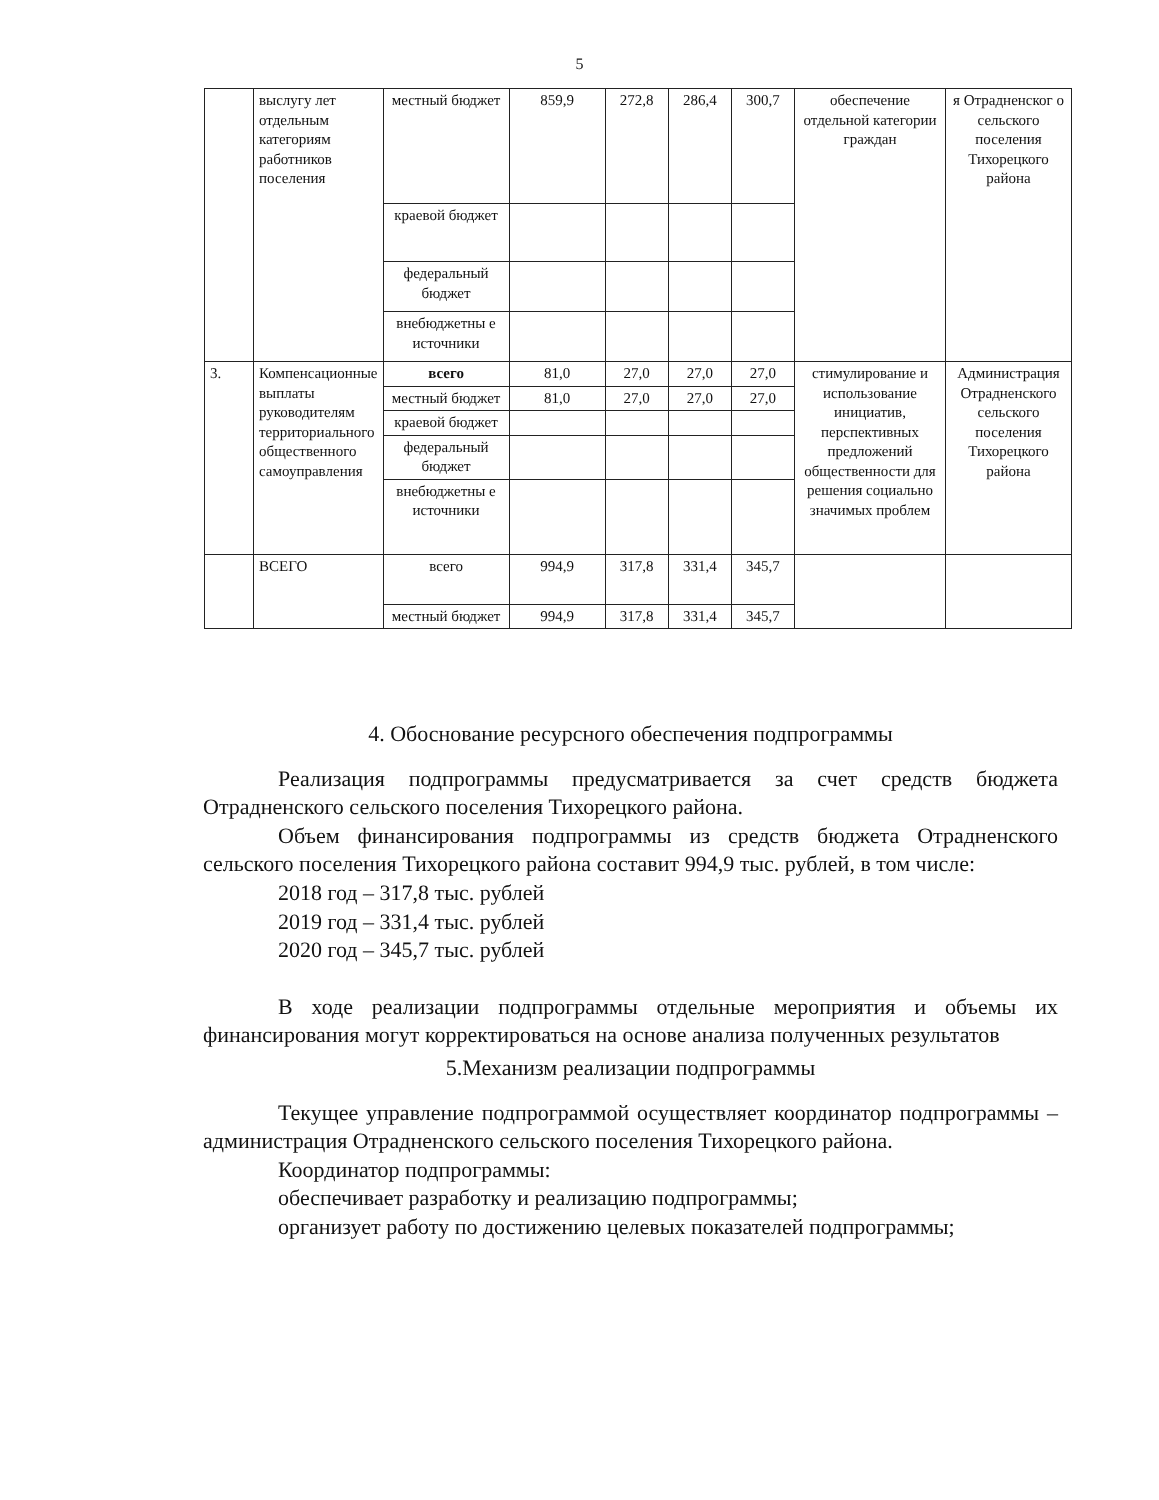5
| | выслугу лет отдельным категориям работников поселения | местный бюджет | 859,9 | 272,8 | 286,4 | 300,7 | обеспечение отдельной категории граждан | я Отрадненског о сельского поселения Тихорецкого района |
| | | краевой бюджет | | | | | | |
| | | федеральный бюджет | | | | | | |
| | | внебюджетны е источники | | | | | | |
| 3. | Компенсационные выплаты руководителям территориального общественного самоуправления | всего | 81,0 | 27,0 | 27,0 | 27,0 | стимулирование и использование инициатив, перспективных предложений общественности для решения социально значимых проблем | Администрация Отрадненского сельского поселения Тихорецкого района |
| | | местный бюджет | 81,0 | 27,0 | 27,0 | 27,0 | | |
| | | краевой бюджет | | | | | | |
| | | федеральный бюджет | | | | | | |
| | | внебюджетны е источники | | | | | | |
| | ВСЕГО | всего | 994,9 | 317,8 | 331,4 | 345,7 | | |
| | | местный бюджет | 994,9 | 317,8 | 331,4 | 345,7 | | |
4. Обоснование ресурсного обеспечения подпрограммы
Реализация подпрограммы предусматривается за счет средств бюджета Отрадненского сельского поселения Тихорецкого района.
Объем финансирования подпрограммы из средств бюджета Отрадненского сельского поселения Тихорецкого района составит 994,9 тыс. рублей, в том числе:
2018 год – 317,8 тыс. рублей
2019 год – 331,4 тыс. рублей
2020 год – 345,7 тыс. рублей
В ходе реализации подпрограммы отдельные мероприятия и объемы их финансирования могут корректироваться на основе анализа полученных результатов
5.Механизм реализации подпрограммы
Текущее управление подпрограммой осуществляет координатор подпрограммы – администрация Отрадненского сельского поселения Тихорецкого района.
Координатор подпрограммы:
обеспечивает разработку и реализацию подпрограммы;
организует работу по достижению целевых показателей подпрограммы;